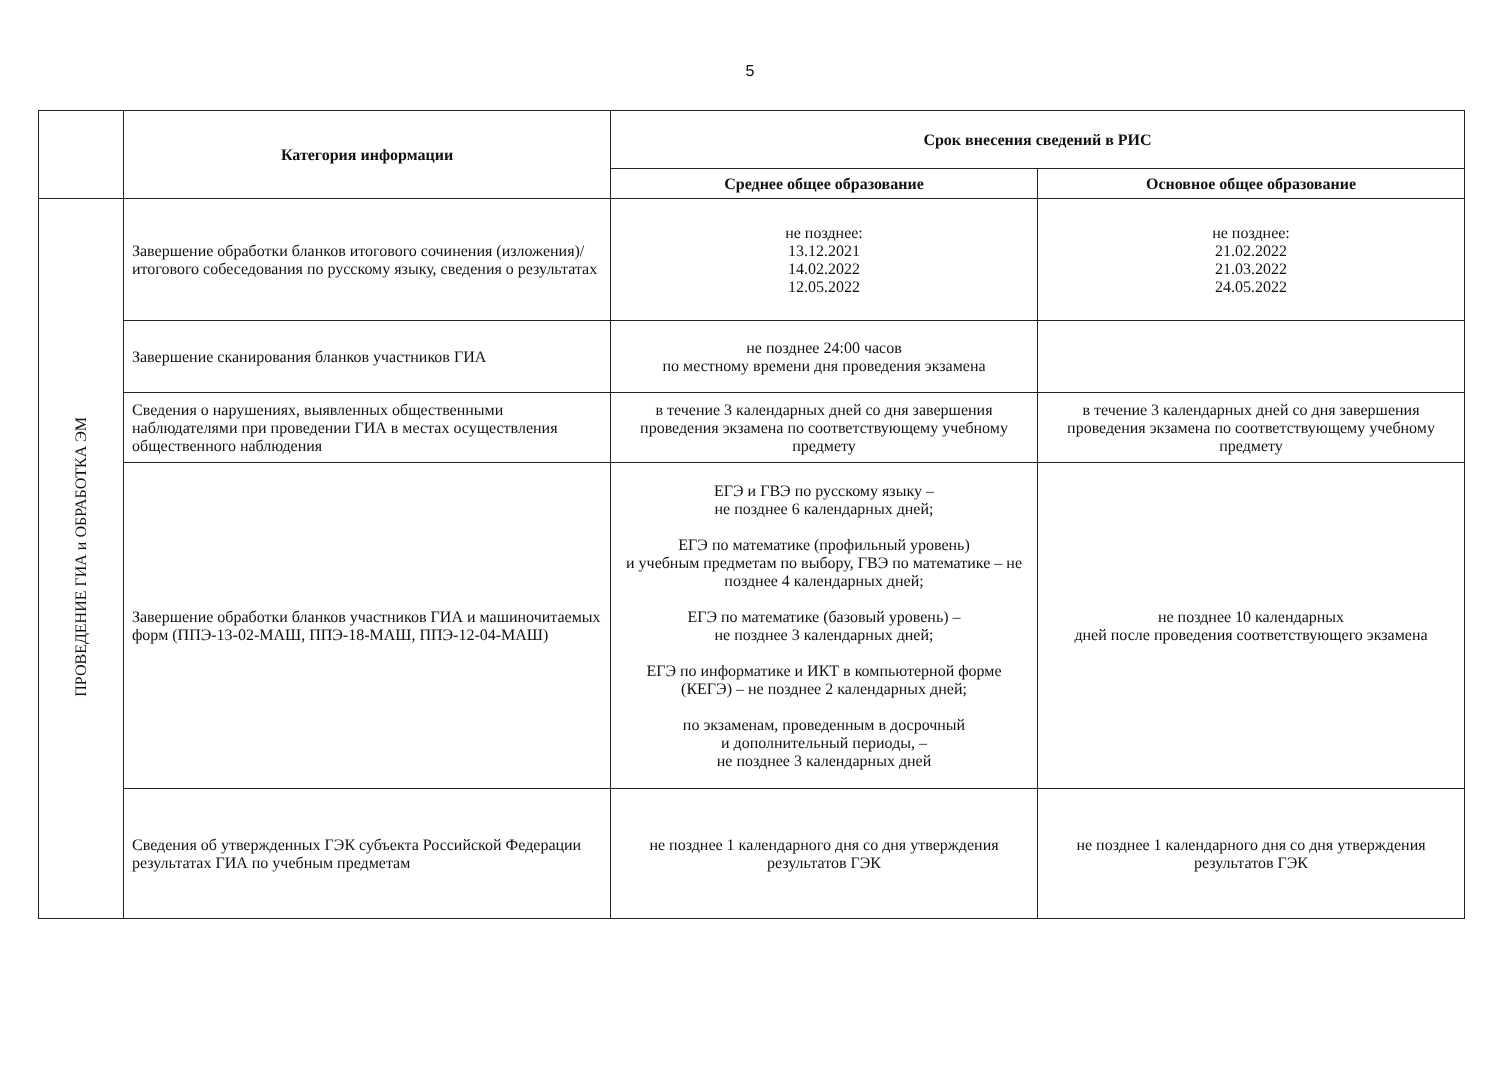5
| | Категория информации | Срок внесения сведений в РИС | |
| | | Среднее общее образование | Основное общее образование |
| ПРОВЕДЕНИЕ ГИА и ОБРАБОТКА ЭМ | Завершение обработки бланков итогового сочинения (изложения)/итогового собеседования по русскому языку, сведения о результатах | не позднее: 13.12.2021 14.02.2022 12.05.2022 | не позднее: 21.02.2022 21.03.2022 24.05.2022 |
| | Завершение сканирования бланков участников ГИА | не позднее 24:00 часов по местному времени дня проведения экзамена | |
| | Сведения о нарушениях, выявленных общественными наблюдателями при проведении ГИА в местах осуществления общественного наблюдения | в течение 3 календарных дней со дня завершения проведения экзамена по соответствующему учебному предмету | в течение 3 календарных дней со дня завершения проведения экзамена по соответствующему учебному предмету |
| | Завершение обработки бланков участников ГИА и машиночитаемых форм (ППЭ-13-02-МАШ, ППЭ-18-МАШ, ППЭ-12-04-МАШ) | ЕГЭ и ГВЭ по русскому языку – не позднее 6 календарных дней; ЕГЭ по математике (профильный уровень) и учебным предметам по выбору, ГВЭ по математике – не позднее 4 календарных дней; ЕГЭ по математике (базовый уровень) – не позднее 3 календарных дней; ЕГЭ по информатике и ИКТ в компьютерной форме (КЕГЭ) – не позднее 2 календарных дней; по экзаменам, проведенным в досрочный и дополнительный периоды, – не позднее 3 календарных дней | не позднее 10 календарных дней после проведения соответствующего экзамена |
| | Сведения об утвержденных ГЭК субъекта Российской Федерации результатах ГИА по учебным предметам | не позднее 1 календарного дня со дня утверждения результатов ГЭК | не позднее 1 календарного дня со дня утверждения результатов ГЭК |